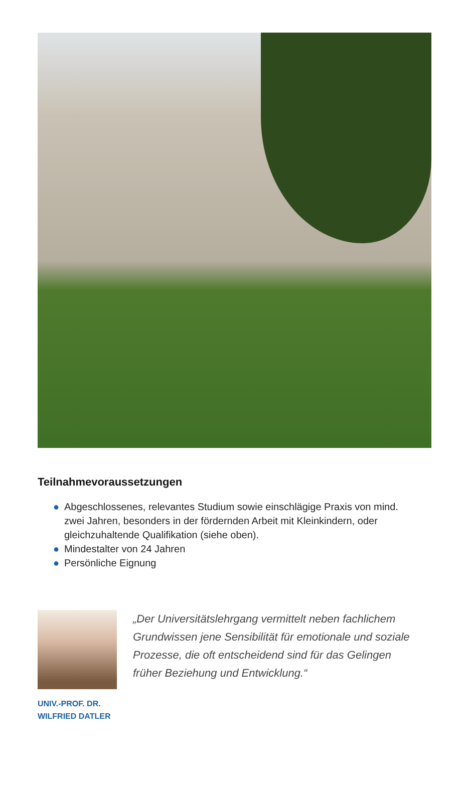Teilnahmevoraussetzungen
● Abgeschlossenes, relevantes Studium sowie einschlägige Praxis von mind. zwei Jahren, besonders in der fördernden Arbeit mit Kleinkindern, oder gleichzuhaltende Qualifikation (siehe oben).
● Mindestalter von 24 Jahren
● Persönliche Eignung
UNIV.-PROF. DR.
WILFRIED DATLER
„Der Universitätslehrgang vermittelt neben fachlichem Grundwissen jene Sensibilität für emotionale und soziale Prozesse, die oft entscheidend sind für das Gelingen früher Beziehung und Entwicklung.“